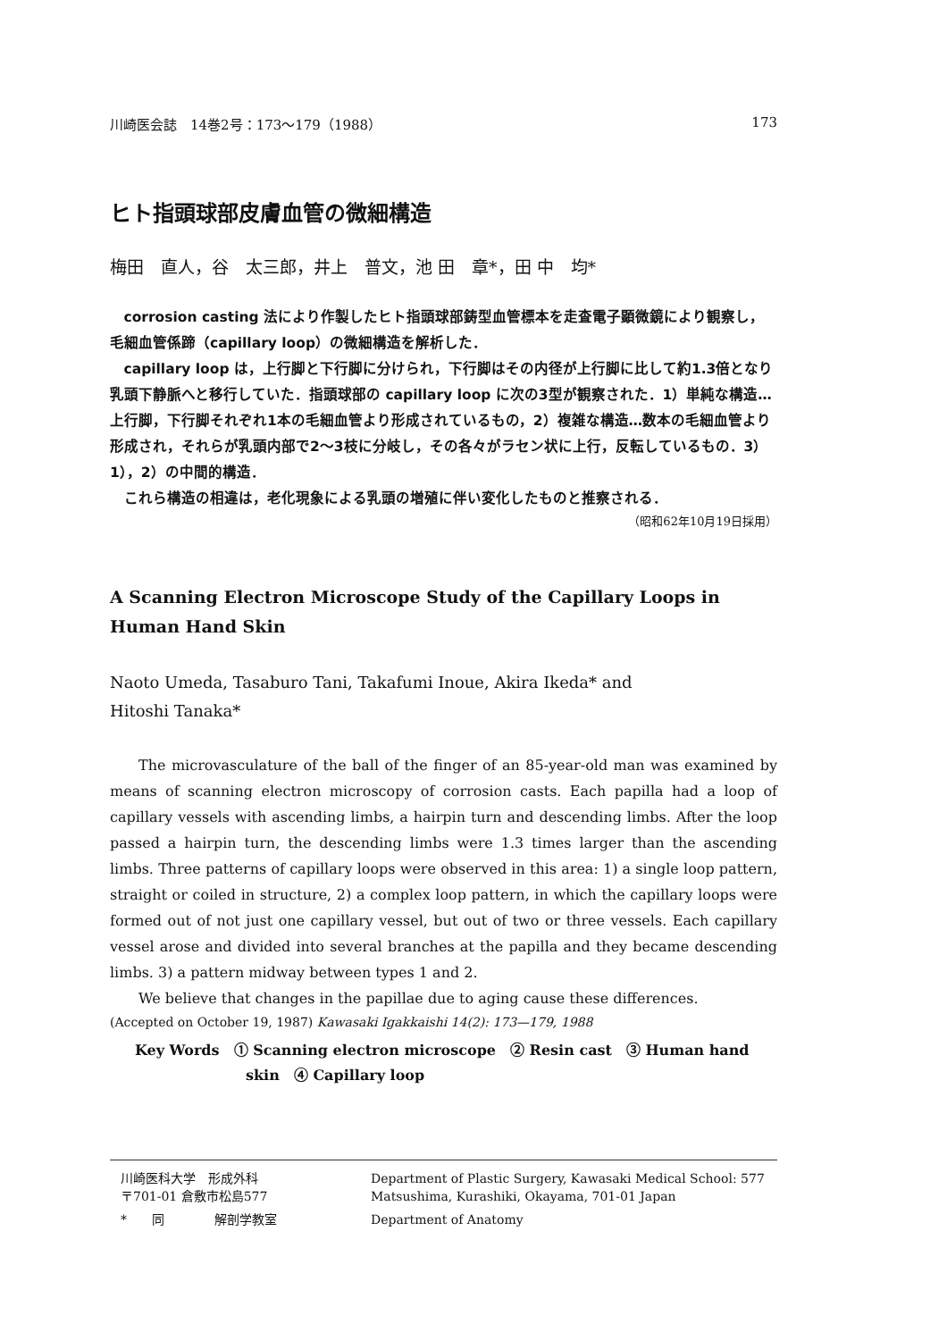川崎医会誌　14巻2号：173〜179（1988） 173
ヒト指頭球部皮膚血管の微細構造
梅田　直人，谷　太三郎，井上　普文，池 田　章*，田 中　均*
corrosion casting 法により作製したヒト指頭球部鋳型血管標本を走査電子顕微鏡により観察し，毛細血管係蹄（capillary loop）の微細構造を解析した．
capillary loop は，上行脚と下行脚に分けられ，下行脚はその内径が上行脚に比して約1.3倍となり乳頭下静脈へと移行していた．指頭球部の capillary loop に次の3型が観察された．1）単純な構造…上行脚，下行脚それぞれ1本の毛細血管より形成されているもの，2）複雑な構造…数本の毛細血管より形成され，それらが乳頭内部で2〜3枝に分岐し，その各々がラセン状に上行，反転しているもの．3）1），2）の中間的構造．
これら構造の相違は，老化現象による乳頭の増殖に伴い変化したものと推察される．
（昭和62年10月19日採用）
A Scanning Electron Microscope Study of the Capillary Loops in Human Hand Skin
Naoto Umeda, Tasaburo Tani, Takafumi Inoue, Akira Ikeda* and
Hitoshi Tanaka*
The microvasculature of the ball of the finger of an 85-year-old man was examined by means of scanning electron microscopy of corrosion casts. Each papilla had a loop of capillary vessels with ascending limbs, a hairpin turn and descending limbs. After the loop passed a hairpin turn, the descending limbs were 1.3 times larger than the ascending limbs. Three patterns of capillary loops were observed in this area: 1) a single loop pattern, straight or coiled in structure, 2) a complex loop pattern, in which the capillary loops were formed out of not just one capillary vessel, but out of two or three vessels. Each capillary vessel arose and divided into several branches at the papilla and they became descending limbs. 3) a pattern midway between types 1 and 2.
We believe that changes in the papillae due to aging cause these differences.
(Accepted on October 19, 1987) Kawasaki Igakkaishi 14(2): 173—179, 1988
Key Words　① Scanning electron microscope　② Resin cast　③ Human hand
skin　④ Capillary loop
川崎医科大学　形成外科
〒701-01 倉敷市松島577
Department of Plastic Surgery, Kawasaki Medical School: 577 Matsushima, Kurashiki, Okayama, 701-01 Japan
*　　同　　　　解剖学教室
Department of Anatomy